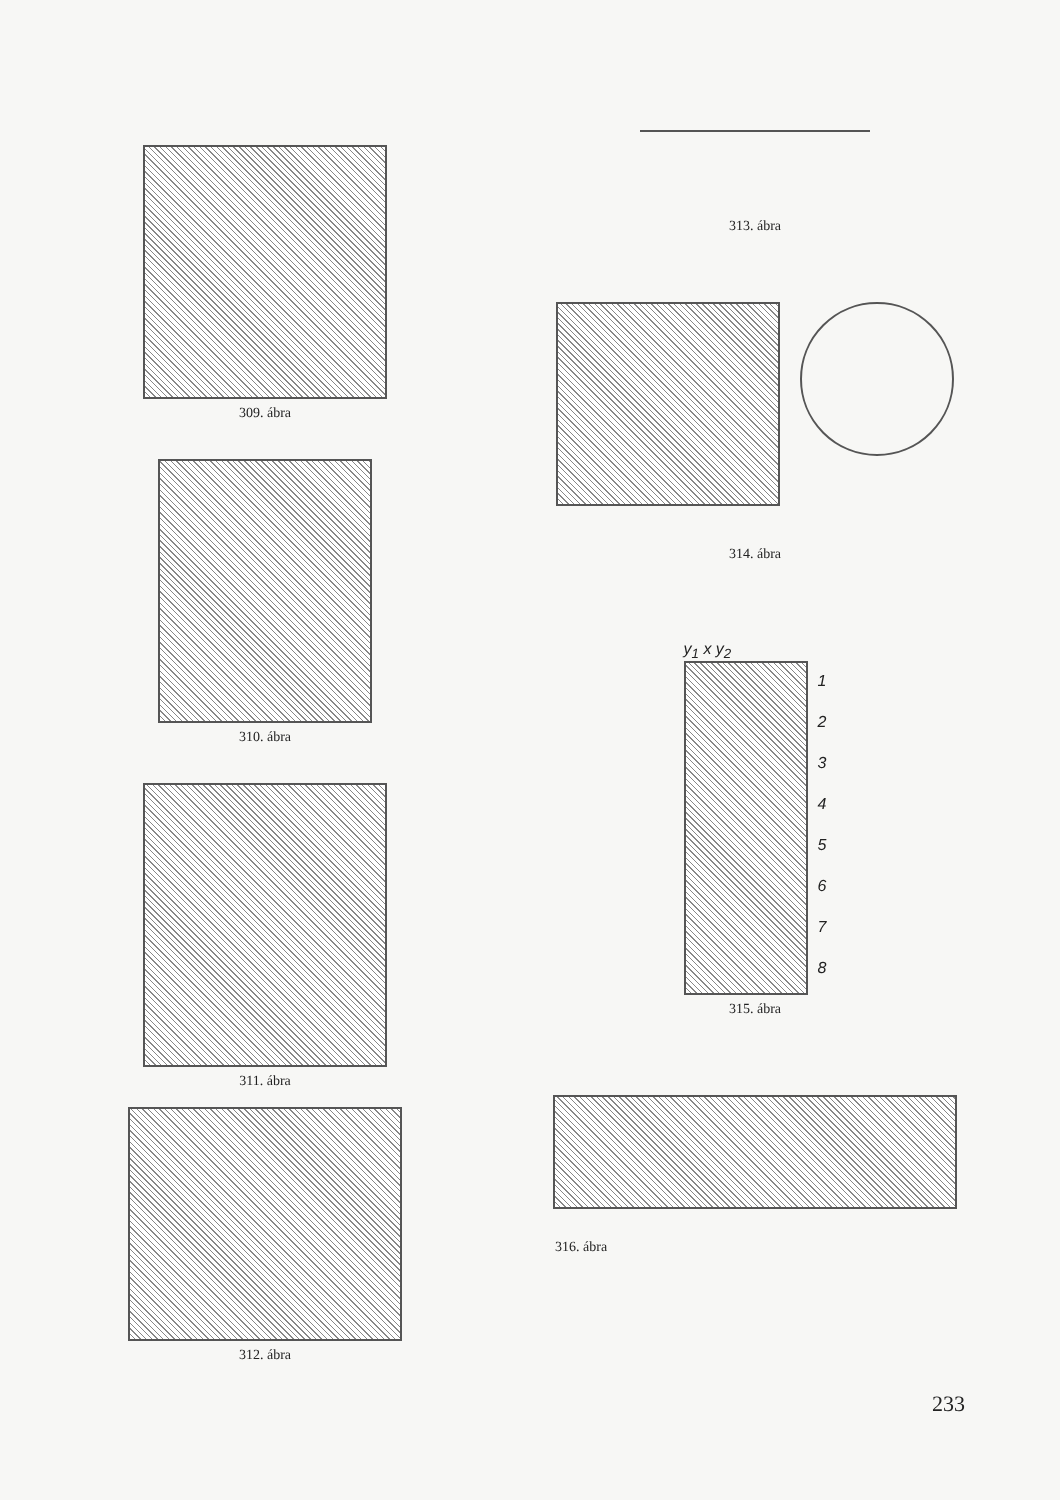309. ábra
310. ábra
311. ábra
312. ábra
313. ábra
314. ábra
y<sub>1</sub> x y<sub>2</sub>
1
2
3
4
5
6
7
8
315. ábra
316. ábra
233